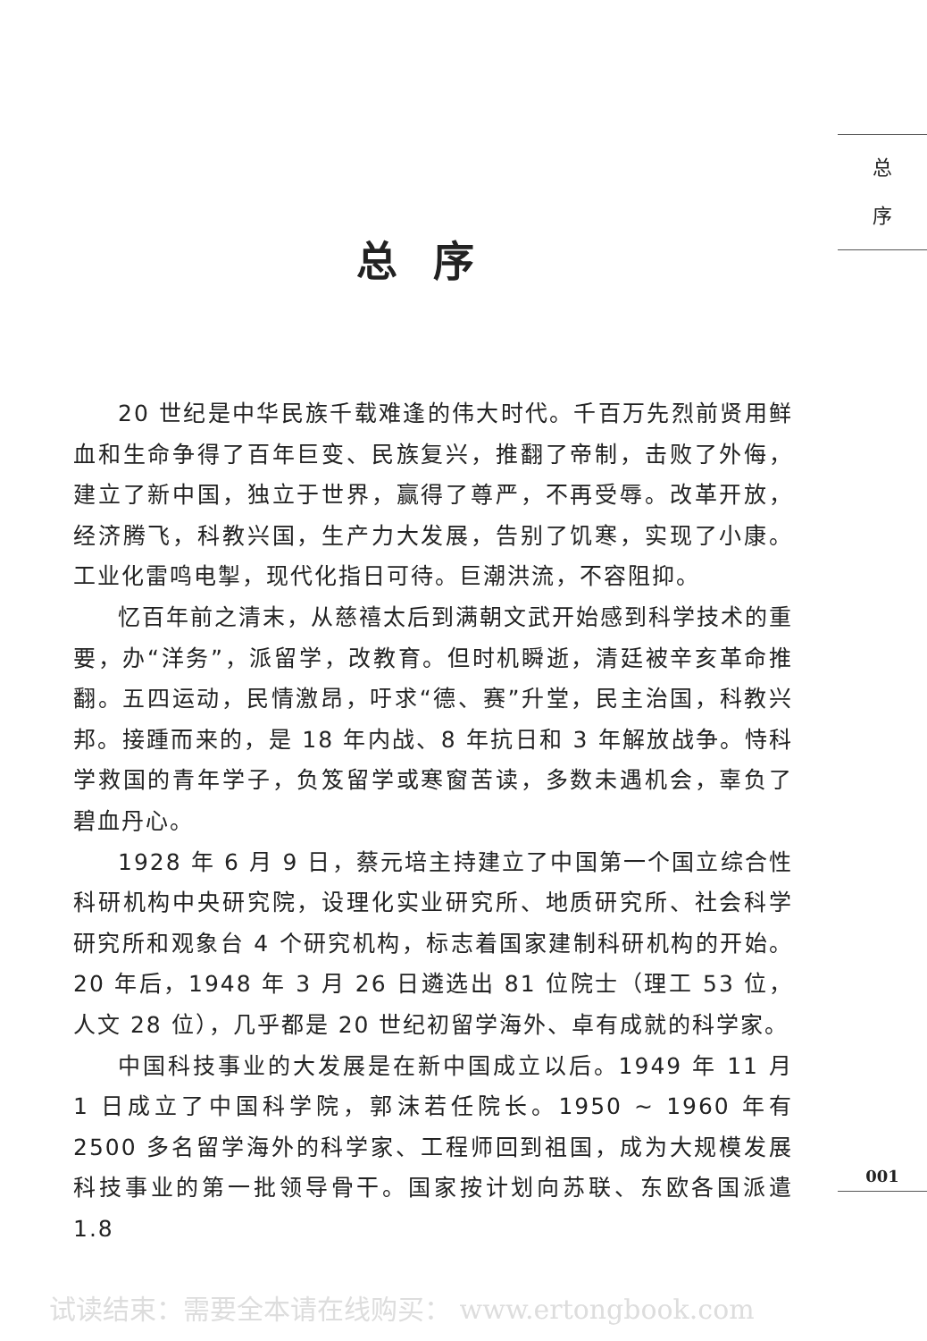总
序
总序
20 世纪是中华民族千载难逢的伟大时代。千百万先烈前贤用鲜血和生命争得了百年巨变、民族复兴，推翻了帝制，击败了外侮，建立了新中国，独立于世界，赢得了尊严，不再受辱。改革开放，经济腾飞，科教兴国，生产力大发展，告别了饥寒，实现了小康。工业化雷鸣电掣，现代化指日可待。巨潮洪流，不容阻抑。
忆百年前之清末，从慈禧太后到满朝文武开始感到科学技术的重要，办“洋务”，派留学，改教育。但时机瞬逝，清廷被辛亥革命推翻。五四运动，民情激昂，吁求“德、赛”升堂，民主治国，科教兴邦。接踵而来的，是 18 年内战、8 年抗日和 3 年解放战争。恃科学救国的青年学子，负笈留学或寒窗苦读，多数未遇机会，辜负了碧血丹心。
1928 年 6 月 9 日，蔡元培主持建立了中国第一个国立综合性科研机构中央研究院，设理化实业研究所、地质研究所、社会科学研究所和观象台 4 个研究机构，标志着国家建制科研机构的开始。20 年后，1948 年 3 月 26 日遴选出 81 位院士（理工 53 位，人文 28 位），几乎都是 20 世纪初留学海外、卓有成就的科学家。
中国科技事业的大发展是在新中国成立以后。1949 年 11 月 1 日成立了中国科学院，郭沫若任院长。1950 ~ 1960 年有 2500 多名留学海外的科学家、工程师回到祖国，成为大规模发展科技事业的第一批领导骨干。国家按计划向苏联、东欧各国派遣 1.8
001
试读结束：需要全本请在线购买： www.ertongbook.com